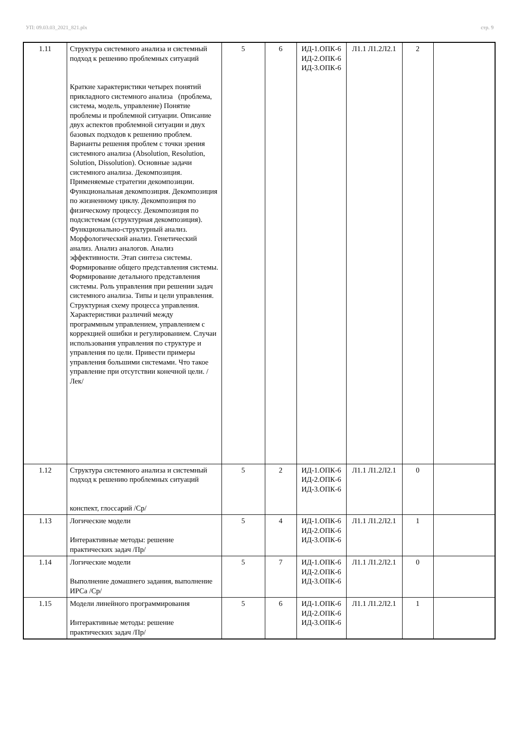УП: 09.03.03_2021_821.plx стр. 9
| 1.11 | Структура системного анализа и системный подход к решению проблемных ситуаций Краткие характеристики четырех понятий прикладного системного анализа (проблема, система, модель, управление) Понятие проблемы и проблемной ситуации. Описание двух аспектов проблемной ситуации и двух базовых подходов к решению проблем. Варианты решения проблем с точки зрения системного анализа (Absolution, Resolution, Solution, Dissolution). Основные задачи системного анализа. Декомпозиция. Применяемые стратегии декомпозиции. Функциональная декомпозиция. Декомпозиция по жизненному циклу. Декомпозиция по физическому процессу. Декомпозиция по подсистемам (структурная декомпозиция). Функционально-структурный анализ. Морфологический анализ. Генетический анализ. Анализ аналогов. Анализ эффективности. Этап синтеза системы. Формирование общего представления системы. Формирование детального представления системы. Роль управления при решении задач системного анализа. Типы и цели управления. Структурная схему процесса управления. Характеристики различий между программным управлением, управлением с коррекцией ошибки и регулированием. Случаи использования управления по структуре и управления по цели. Привести примеры управления большими системами. Что такое управление при отсутствии конечной цели. /Лек/ | 5 | 6 | ИД-1.ОПК-6 ИД-2.ОПК-6 ИД-3.ОПК-6 | Л1.1 Л1.2Л2.1 | 2 | |
| 1.12 | Структура системного анализа и системный подход к решению проблемных ситуаций конспект, глоссарий /Ср/ | 5 | 2 | ИД-1.ОПК-6 ИД-2.ОПК-6 ИД-3.ОПК-6 | Л1.1 Л1.2Л2.1 | 0 | |
| 1.13 | Логические модели Интерактивные методы: решение практических задач /Пр/ | 5 | 4 | ИД-1.ОПК-6 ИД-2.ОПК-6 ИД-3.ОПК-6 | Л1.1 Л1.2Л2.1 | 1 | |
| 1.14 | Логические модели Выполнение домашнего задания, выполнение ИРСа /Ср/ | 5 | 7 | ИД-1.ОПК-6 ИД-2.ОПК-6 ИД-3.ОПК-6 | Л1.1 Л1.2Л2.1 | 0 | |
| 1.15 | Модели линейного программирования Интерактивные методы: решение практических задач /Пр/ | 5 | 6 | ИД-1.ОПК-6 ИД-2.ОПК-6 ИД-3.ОПК-6 | Л1.1 Л1.2Л2.1 | 1 | |